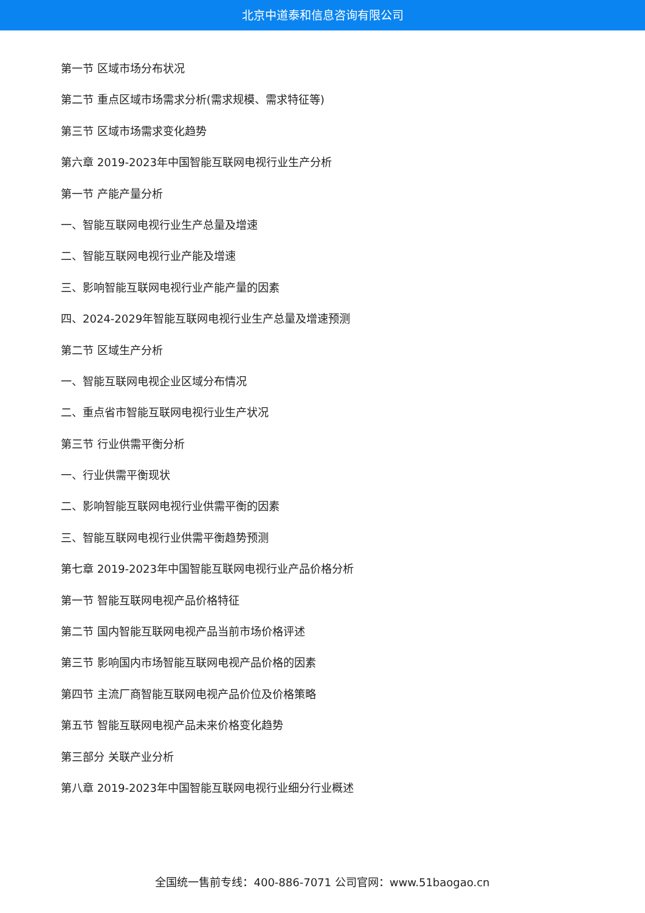北京中道泰和信息咨询有限公司
第一节 区域市场分布状况
第二节 重点区域市场需求分析(需求规模、需求特征等)
第三节 区域市场需求变化趋势
第六章 2019-2023年中国智能互联网电视行业生产分析
第一节 产能产量分析
一、智能互联网电视行业生产总量及增速
二、智能互联网电视行业产能及增速
三、影响智能互联网电视行业产能产量的因素
四、2024-2029年智能互联网电视行业生产总量及增速预测
第二节 区域生产分析
一、智能互联网电视企业区域分布情况
二、重点省市智能互联网电视行业生产状况
第三节 行业供需平衡分析
一、行业供需平衡现状
二、影响智能互联网电视行业供需平衡的因素
三、智能互联网电视行业供需平衡趋势预测
第七章 2019-2023年中国智能互联网电视行业产品价格分析
第一节 智能互联网电视产品价格特征
第二节 国内智能互联网电视产品当前市场价格评述
第三节 影响国内市场智能互联网电视产品价格的因素
第四节 主流厂商智能互联网电视产品价位及价格策略
第五节 智能互联网电视产品未来价格变化趋势
第三部分 关联产业分析
第八章 2019-2023年中国智能互联网电视行业细分行业概述
全国统一售前专线：400-886-7071 公司官网：www.51baogao.cn